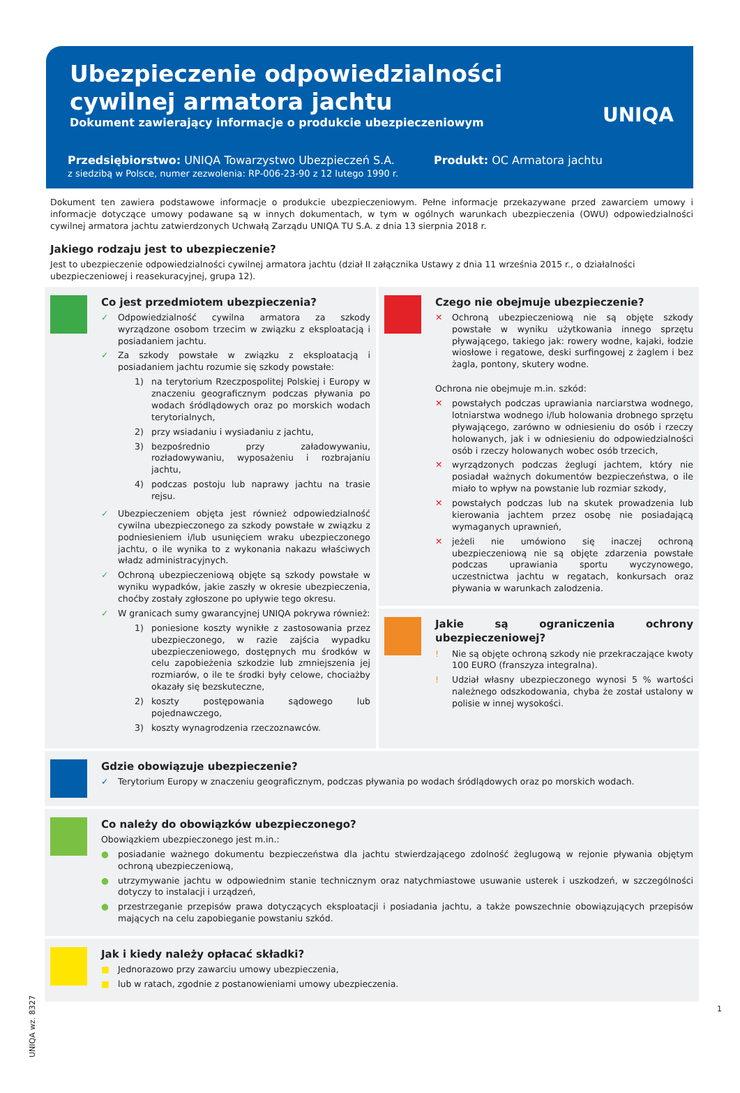Ubezpieczenie odpowiedzialności
cywilnej armatora jachtu
Dokument zawierający informacje o produkcie ubezpieczeniowym
Przedsiębiorstwo: UNIQA Towarzystwo Ubezpieczeń S.A.
z siedzibą w Polsce, numer zezwolenia: RP-006-23-90 z 12 lutego 1990 r.
Produkt: OC Armatora jachtu
UNIQA
Dokument ten zawiera podstawowe informacje o produkcie ubezpieczeniowym. Pełne informacje przekazywane przed zawarciem umowy i informacje dotyczące umowy podawane są w innych dokumentach, w tym w ogólnych warunkach ubezpieczenia (OWU) odpowiedzialności cywilnej armatora jachtu zatwierdzonych Uchwałą Zarządu UNIQA TU S.A. z dnia 13 sierpnia 2018 r.
Jakiego rodzaju jest to ubezpieczenie?
Jest to ubezpieczenie odpowiedzialności cywilnej armatora jachtu (dział II załącznika Ustawy z dnia 11 września 2015 r., o działalności ubezpieczeniowej i reasekuracyjnej, grupa 12).
Co jest przedmiotem ubezpieczenia?
✓ Odpowiedzialność cywilna armatora za szkody wyrządzone osobom trzecim w związku z eksploatacją i posiadaniem jachtu.
✓ Za szkody powstałe w związku z eksploatacją i posiadaniem jachtu rozumie się szkody powstałe:
1) na terytorium Rzeczpospolitej Polskiej i Europy w znaczeniu geograficznym podczas pływania po wodach śródlądowych oraz po morskich wodach terytorialnych,
2) przy wsiadaniu i wysiadaniu z jachtu,
3) bezpośrednio przy załadowywaniu, rozładowywaniu, wyposażeniu i rozbrajaniu jachtu,
4) podczas postoju lub naprawy jachtu na trasie rejsu.
✓ Ubezpieczeniem objęta jest również odpowiedzialność cywilna ubezpieczonego za szkody powstałe w związku z podniesieniem i/lub usunięciem wraku ubezpieczonego jachtu, o ile wynika to z wykonania nakazu właściwych władz administracyjnych.
✓ Ochroną ubezpieczeniową objęte są szkody powstałe w wyniku wypadków, jakie zaszły w okresie ubezpieczenia, choćby zostały zgłoszone po upływie tego okresu.
✓ W granicach sumy gwarancyjnej UNIQA pokrywa również:
1) poniesione koszty wynikłe z zastosowania przez ubezpieczonego, w razie zajścia wypadku ubezpieczeniowego, dostępnych mu środków w celu zapobieżenia szkodzie lub zmniejszenia jej rozmiarów, o ile te środki były celowe, chociażby okazały się bezskuteczne,
2) koszty postępowania sądowego lub pojednawczego,
3) koszty wynagrodzenia rzeczoznawców.
Czego nie obejmuje ubezpieczenie?
✕ Ochroną ubezpieczeniową nie są objęte szkody powstałe w wyniku użytkowania innego sprzętu pływającego, takiego jak: rowery wodne, kajaki, łodzie wiosłowe i regatowe, deski surfingowej z żaglem i bez żagla, pontony, skutery wodne.
Ochrona nie obejmuje m.in. szkód:
✕ powstałych podczas uprawiania narciarstwa wodnego, lotniarstwa wodnego i/lub holowania drobnego sprzętu pływającego, zarówno w odniesieniu do osób i rzeczy holowanych, jak i w odniesieniu do odpowiedzialności osób i rzeczy holowanych wobec osób trzecich,
✕ wyrządzonych podczas żeglugi jachtem, który nie posiadał ważnych dokumentów bezpieczeństwa, o ile miało to wpływ na powstanie lub rozmiar szkody,
✕ powstałych podczas lub na skutek prowadzenia lub kierowania jachtem przez osobę nie posiadającą wymaganych uprawnień,
✕ jeżeli nie umówiono się inaczej ochroną ubezpieczeniową nie są objęte zdarzenia powstałe podczas uprawiania sportu wyczynowego, uczestnictwa jachtu w regatach, konkursach oraz pływania w warunkach zalodzenia.
Jakie są ograniczenia ochrony ubezpieczeniowej?
! Nie są objęte ochroną szkody nie przekraczające kwoty 100 EURO (franszyza integralna).
! Udział własny ubezpieczonego wynosi 5 % wartości należnego odszkodowania, chyba że został ustalony w polisie w innej wysokości.
Gdzie obowiązuje ubezpieczenie?
✓ Terytorium Europy w znaczeniu geograficznym, podczas pływania po wodach śródlądowych oraz po morskich wodach.
Co należy do obowiązków ubezpieczonego?
Obowiązkiem ubezpieczonego jest m.in.:
● posiadanie ważnego dokumentu bezpieczeństwa dla jachtu stwierdzającego zdolność żeglugową w rejonie pływania objętym ochroną ubezpieczeniową,
● utrzymywanie jachtu w odpowiednim stanie technicznym oraz natychmiastowe usuwanie usterek i uszkodzeń, w szczególności dotyczy to instalacji i urządzeń,
● przestrzeganie przepisów prawa dotyczących eksploatacji i posiadania jachtu, a także powszechnie obowiązujących przepisów mających na celu zapobieganie powstaniu szkód.
Jak i kiedy należy opłacać składki?
■ Jednorazowo przy zawarciu umowy ubezpieczenia,
■ lub w ratach, zgodnie z postanowieniami umowy ubezpieczenia.
UNIQA wz. 8327
1